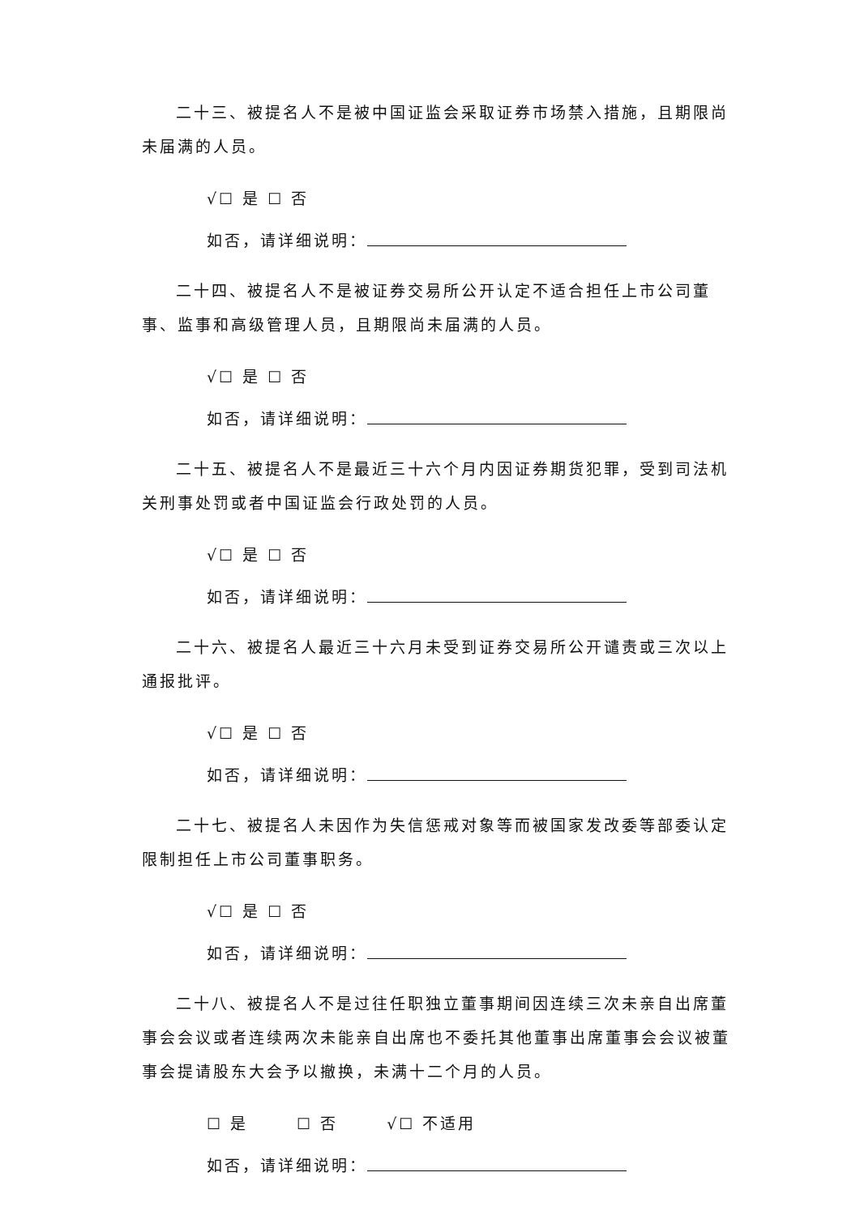二十三、被提名人不是被中国证监会采取证券市场禁入措施，且期限尚未届满的人员。
√☐ 是 ☐ 否
如否，请详细说明：
二十四、被提名人不是被证券交易所公开认定不适合担任上市公司董事、监事和高级管理人员，且期限尚未届满的人员。
√☐ 是 ☐ 否
如否，请详细说明：
二十五、被提名人不是最近三十六个月内因证券期货犯罪，受到司法机关刑事处罚或者中国证监会行政处罚的人员。
√☐ 是 ☐ 否
如否，请详细说明：
二十六、被提名人最近三十六月未受到证券交易所公开谴责或三次以上通报批评。
√☐ 是 ☐ 否
如否，请详细说明：
二十七、被提名人未因作为失信惩戒对象等而被国家发改委等部委认定限制担任上市公司董事职务。
√☐ 是 ☐ 否
如否，请详细说明：
二十八、被提名人不是过往任职独立董事期间因连续三次未亲自出席董事会会议或者连续两次未能亲自出席也不委托其他董事出席董事会会议被董事会提请股东大会予以撤换，未满十二个月的人员。
☐ 是 ☐ 否 √☐ 不适用
如否，请详细说明：